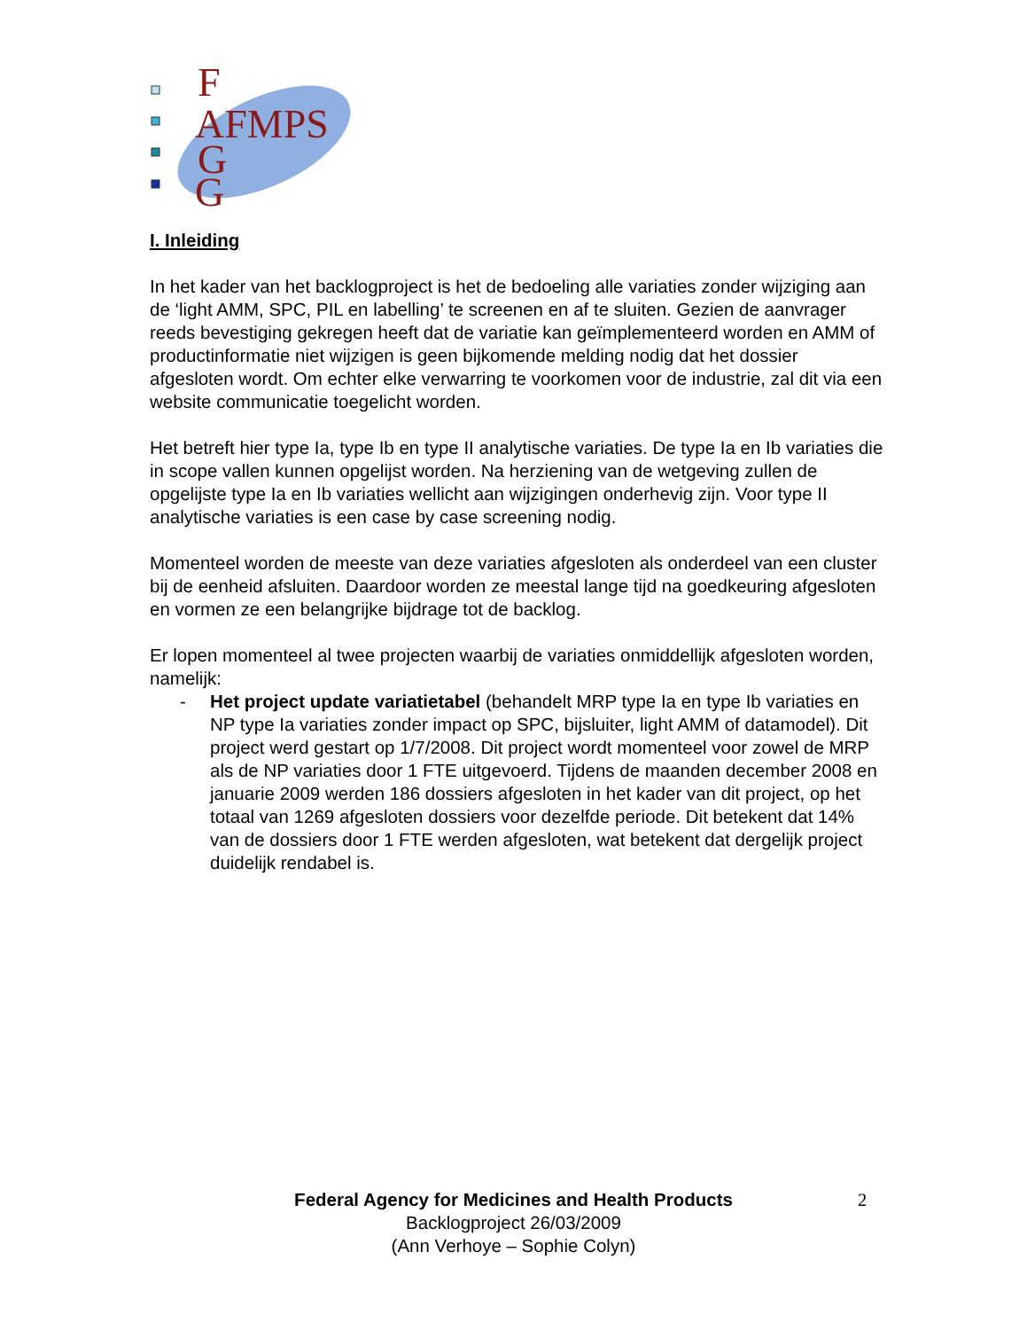F
AFMPS
G
G
I. Inleiding
In het kader van het backlogproject is het de bedoeling alle variaties zonder wijziging aan de ‘light AMM, SPC, PIL en labelling’ te screenen en af te sluiten. Gezien de aanvrager reeds bevestiging gekregen heeft dat de variatie kan geïmplementeerd worden en AMM of productinformatie niet wijzigen is geen bijkomende melding nodig dat het dossier afgesloten wordt. Om echter elke verwarring te voorkomen voor de industrie, zal dit via een website communicatie toegelicht worden.
Het betreft hier type Ia, type Ib en type II analytische variaties. De type Ia en Ib variaties die in scope vallen kunnen opgelijst worden. Na herziening van de wetgeving zullen de opgelijste type Ia en Ib variaties wellicht aan wijzigingen onderhevig zijn. Voor type II analytische variaties is een case by case screening nodig.
Momenteel worden de meeste van deze variaties afgesloten als onderdeel van een cluster bij de eenheid afsluiten. Daardoor worden ze meestal lange tijd na goedkeuring afgesloten en vormen ze een belangrijke bijdrage tot de backlog.
Er lopen momenteel al twee projecten waarbij de variaties onmiddellijk afgesloten worden, namelijk:
- Het project update variatietabel (behandelt MRP type Ia en type Ib variaties en NP type Ia variaties zonder impact op SPC, bijsluiter, light AMM of datamodel). Dit project werd gestart op 1/7/2008. Dit project wordt momenteel voor zowel de MRP als de NP variaties door 1 FTE uitgevoerd. Tijdens de maanden december 2008 en januarie 2009 werden 186 dossiers afgesloten in het kader van dit project, op het totaal van 1269 afgesloten dossiers voor dezelfde periode. Dit betekent dat 14% van de dossiers door 1 FTE werden afgesloten, wat betekent dat dergelijk project duidelijk rendabel is.
Federal Agency for Medicines and Health Products
Backlogproject 26/03/2009
(Ann Verhoye – Sophie Colyn)
2